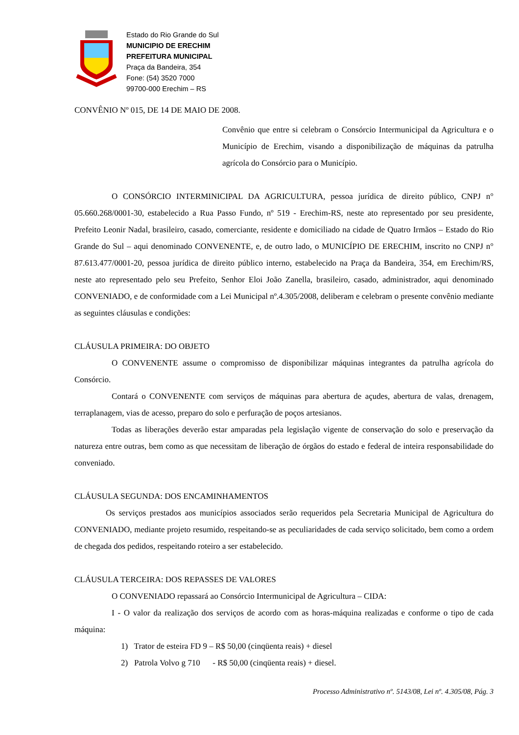Estado do Rio Grande do Sul
MUNICIPIO DE ERECHIM
PREFEITURA MUNICIPAL
Praça da Bandeira, 354
Fone: (54) 3520 7000
99700-000 Erechim – RS
CONVÊNIO Nº 015, DE 14 DE MAIO DE 2008.
Convênio que entre si celebram o Consórcio Intermunicipal da Agricultura e o Município de Erechim, visando a disponibilização de máquinas da patrulha agrícola do Consórcio para o Município.
O CONSÓRCIO INTERMINICIPAL DA AGRICULTURA, pessoa jurídica de direito público, CNPJ n° 05.660.268/0001-30, estabelecido a Rua Passo Fundo, nº 519 - Erechim-RS, neste ato representado por seu presidente, Prefeito Leonir Nadal, brasileiro, casado, comerciante, residente e domiciliado na cidade de Quatro Irmãos – Estado do Rio Grande do Sul – aqui denominado CONVENENTE, e, de outro lado, o MUNICÍPIO DE ERECHIM, inscrito no CNPJ n° 87.613.477/0001-20, pessoa jurídica de direito público interno, estabelecido na Praça da Bandeira, 354, em Erechim/RS, neste ato representado pelo seu Prefeito, Senhor Eloi João Zanella, brasileiro, casado, administrador, aqui denominado CONVENIADO, e de conformidade com a Lei Municipal nº.4.305/2008, deliberam e celebram o presente convênio mediante as seguintes cláusulas e condições:
CLÁUSULA PRIMEIRA: DO OBJETO
O CONVENENTE assume o compromisso de disponibilizar máquinas integrantes da patrulha agrícola do Consórcio.
Contará o CONVENENTE com serviços de máquinas para abertura de açudes, abertura de valas, drenagem, terraplanagem, vias de acesso, preparo do solo e perfuração de poços artesianos.
Todas as liberações deverão estar amparadas pela legislação vigente de conservação do solo e preservação da natureza entre outras, bem como as que necessitam de liberação de órgãos do estado e federal de inteira responsabilidade do conveniado.
CLÁUSULA SEGUNDA: DOS ENCAMINHAMENTOS
Os serviços prestados aos municípios associados serão requeridos pela Secretaria Municipal de Agricultura do CONVENIADO, mediante projeto resumido, respeitando-se as peculiaridades de cada serviço solicitado, bem como a ordem de chegada dos pedidos, respeitando roteiro a ser estabelecido.
CLÁUSULA TERCEIRA: DOS REPASSES DE VALORES
O CONVENIADO repassará ao Consórcio Intermunicipal de Agricultura – CIDA:
I - O valor da realização dos serviços de acordo com as horas-máquina realizadas e conforme o tipo de cada máquina:
1) Trator de esteira FD 9 – R$ 50,00 (cinqüenta reais) + diesel
2) Patrola Volvo g 710 - R$ 50,00 (cinqüenta reais) + diesel.
Processo Administrativo nº. 5143/08, Lei nº. 4.305/08, Pág. 3